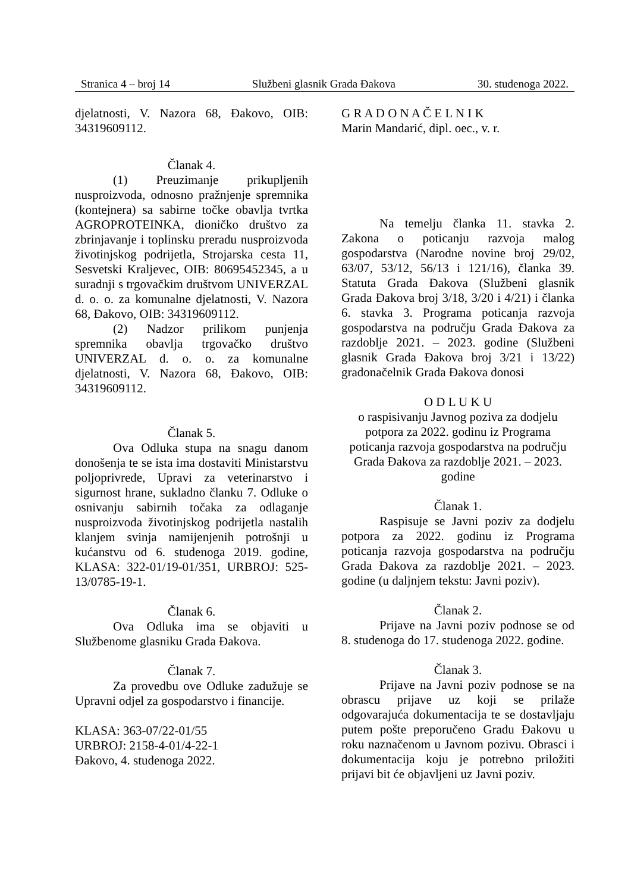Stranica 4 – broj 14 Službeni glasnik Grada Đakova 30. studenoga 2022.
djelatnosti, V. Nazora 68, Đakovo, OIB: 34319609112.
Članak 4.
(1) Preuzimanje prikupljenih nusproizvoda, odnosno pražnjenje spremnika (kontejnera) sa sabirne točke obavlja tvrtka AGROPROTEINKA, dioničko društvo za zbrinjavanje i toplinsku preradu nusproizvoda životinjskog podrijetla, Strojarska cesta 11, Sesvetski Kraljevec, OIB: 80695452345, a u suradnji s trgovačkim društvom UNIVERZAL d. o. o. za komunalne djelatnosti, V. Nazora 68, Đakovo, OIB: 34319609112.
(2) Nadzor prilikom punjenja spremnika obavlja trgovačko društvo UNIVERZAL d. o. o. za komunalne djelatnosti, V. Nazora 68, Đakovo, OIB: 34319609112.
Članak 5.
Ova Odluka stupa na snagu danom donošenja te se ista ima dostaviti Ministarstvu poljoprivrede, Upravi za veterinarstvo i sigurnost hrane, sukladno članku 7. Odluke o osnivanju sabirnih točaka za odlaganje nusproizvoda životinjskog podrijetla nastalih klanjem svinja namijenjenih potrošnji u kućanstvu od 6. studenoga 2019. godine, KLASA: 322-01/19-01/351, URBROJ: 525-13/0785-19-1.
Članak 6.
Ova Odluka ima se objaviti u Službenome glasniku Grada Đakova.
Članak 7.
Za provedbu ove Odluke zadužuje se Upravni odjel za gospodarstvo i financije.
KLASA: 363-07/22-01/55
URBROJ: 2158-4-01/4-22-1
Đakovo, 4. studenoga 2022.
G R A D O N A Č E L N I K
Marin Mandarić, dipl. oec., v. r.
Na temelju članka 11. stavka 2. Zakona o poticanju razvoja malog gospodarstva (Narodne novine broj 29/02, 63/07, 53/12, 56/13 i 121/16), članka 39. Statuta Grada Đakova (Službeni glasnik Grada Đakova broj 3/18, 3/20 i 4/21) i članka 6. stavka 3. Programa poticanja razvoja gospodarstva na području Grada Đakova za razdoblje 2021. – 2023. godine (Službeni glasnik Grada Đakova broj 3/21 i 13/22) gradonačelnik Grada Đakova donosi
O D L U K U
o raspisivanju Javnog poziva za dodjelu potpora za 2022. godinu iz Programa poticanja razvoja gospodarstva na području Grada Đakova za razdoblje 2021. – 2023. godine
Članak 1.
Raspisuje se Javni poziv za dodjelu potpora za 2022. godinu iz Programa poticanja razvoja gospodarstva na području Grada Đakova za razdoblje 2021. – 2023. godine (u daljnjem tekstu: Javni poziv).
Članak 2.
Prijave na Javni poziv podnose se od 8. studenoga do 17. studenoga 2022. godine.
Članak 3.
Prijave na Javni poziv podnose se na obrascu prijave uz koji se prilaže odgovarajuća dokumentacija te se dostavljaju putem pošte preporučeno Gradu Đakovu u roku naznačenom u Javnom pozivu. Obrasci i dokumentacija koju je potrebno priložiti prijavi bit će objavljeni uz Javni poziv.